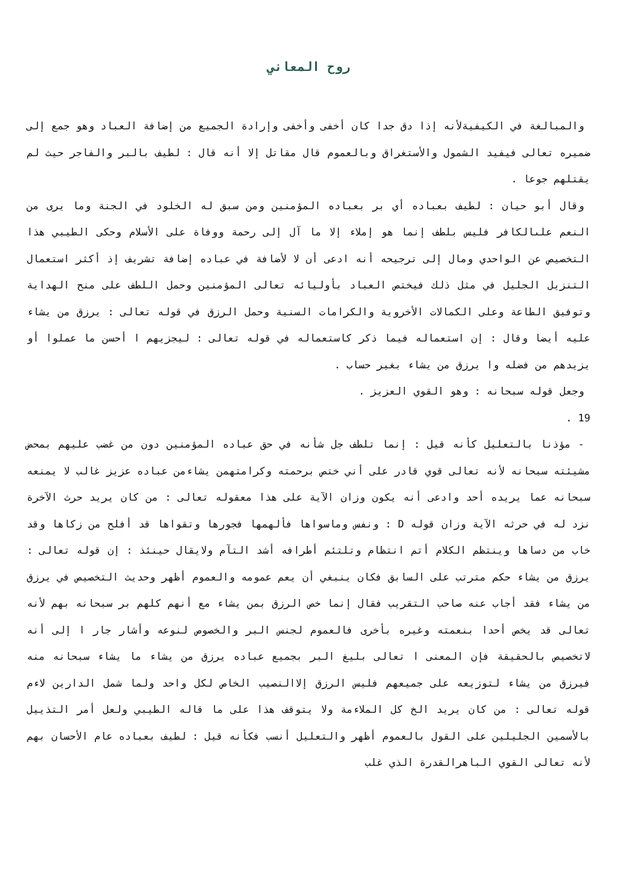روح المعاني
والمبالغة في الكيفيةلأنه إذا دق جدا كان أخفى وأخفى وإرادة الجميع من إضافة العباد وهو جمع إلى ضميره تعالى فيفيد الشمول والأستغراق وبالعموم قال مقاتل إلا أنه قال : لطيف بالبر والفاجر حيث لم يقتلهم جوعا .
وقال أبو حيان : لطيف بعباده أي بر بعباده المؤمنين ومن سبق له الخلود في الجنة وما يرى من النعم علىالكافر فليس بلطف إنما هو إملاء إلا ما آل إلى رحمة ووفاة على الأسلام وحكى الطيبي هذا التخصيص عن الواحدي ومال إلى ترجيحه أنه ادعى أن لا لأضافة في عباده إضافة تشريف إذ أكثر استعمال التنزيل الجليل في مثل ذلك فيختص العباد بأوليائه تعالى المؤمنين وحمل اللطف على منح الهداية وتوفيق الطاعة وعلى الكمالات الأخروية والكرامات السنية وحمل الرزق في قوله تعالى : يرزق من يشاء عليه أيضا وقال : إن استعماله فيما ذكر كاستعماله في قوله تعالى : ليجزيهم ا أحسن ما عملوا أو يزيدهم من فضله وا يرزق من يشاء بغير حساب .
وجعل قوله سبحانه : وهو القوي العزيز .
19 .
- مؤذنا بالتعليل كأنه قيل : إنما تلطف جل شأنه في حق عباده المؤمنين دون من غضب عليهم بمحض مشيئته سبحانه لأنه تعالى قوي قادر على أني ختص برحمته وكرامتهمن يشاءمن عباده عزيز غالب لا يمنعه سبحانه عما يريده أحد وادعى أنه يكون وزان الآية على هذا معقوله تعالى : من كان يريد حرث الآخرة نزد له في حرثه الآية وزان قوله D : ونفس وماسواها فألهمها فجورها وتقواها قد أفلح من زكاها وقد خاب من دساها وينتظم الكلام أتم انتظام وتلتئم أطرافه أشد التآم ولايقال حينئذ : إن قوله تعالى : يرزق من يشاء حكم مترتب على السابق فكان ينبغي أن يعم عمومه والعموم أظهر وحديث التخصيص في يرزق من يشاء فقد أجاب عنه صاحب التقريب فقال إنما خص الرزق بمن يشاء مع أنهم كلهم بر سبحانه بهم لأنه تعالى قد يخص أحدا بنعمته وغيره بأخرى فالعموم لجنس البر والخصوص لنوعه وأشار جار ا إلى أنه لاتخصيص بالحقيقة فإن المعنى ا تعالى بليغ البر بجميع عباده يرزق من يشاء ما يشاء سبحانه منه فيرزق من يشاء لتوزيعه على جميعهم فليس الرزق إلاالنصيب الخاص لكل واحد ولما شمل الدارين لاءم قوله تعالى : من كان يريد الخ كل الملاءمة ولا يتوقف هذا على ما قاله الطيبي ولعل أمر التذييل بالأسمين الجليلين على القول بالعموم أظهر والتعليل أنسب فكأنه قيل : لطيف بعباده عام الأحسان بهم لأنه تعالى القوي الباهرالقدرة الذي غلب